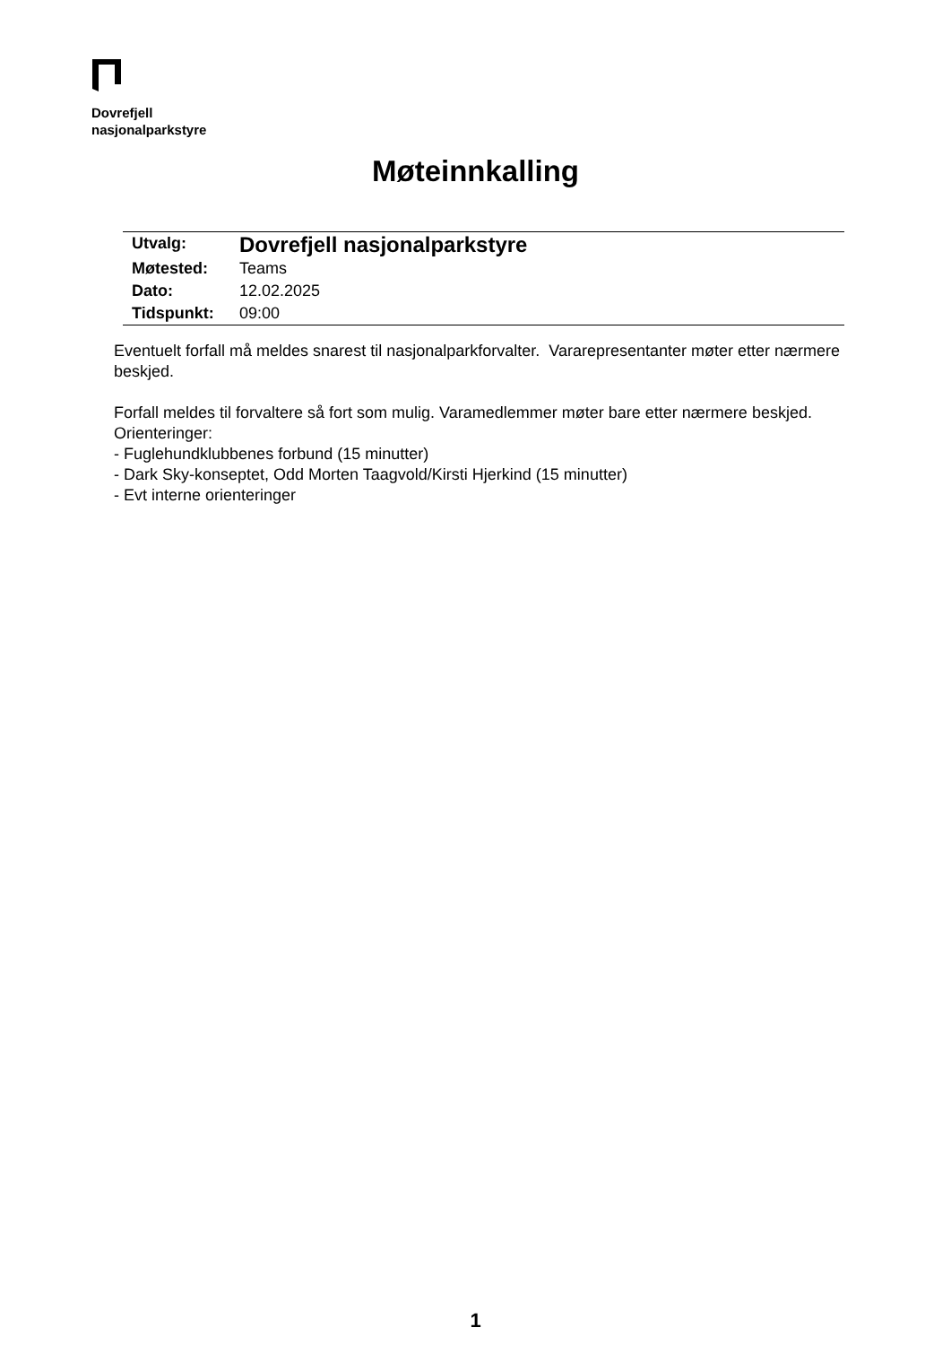Dovrefjell
nasjonalparkstyre
Møteinnkalling
| Utvalg: | Dovrefjell nasjonalparkstyre |
| Møtested: | Teams |
| Dato: | 12.02.2025 |
| Tidspunkt: | 09:00 |
Eventuelt forfall må meldes snarest til nasjonalparkforvalter. Vararepresentanter møter etter nærmere beskjed.
Forfall meldes til forvaltere så fort som mulig. Varamedlemmer møter bare etter nærmere beskjed.
Orienteringer:
- Fuglehundklubbenes forbund (15 minutter)
- Dark Sky-konseptet, Odd Morten Taagvold/Kirsti Hjerkind (15 minutter)
- Evt interne orienteringer
1